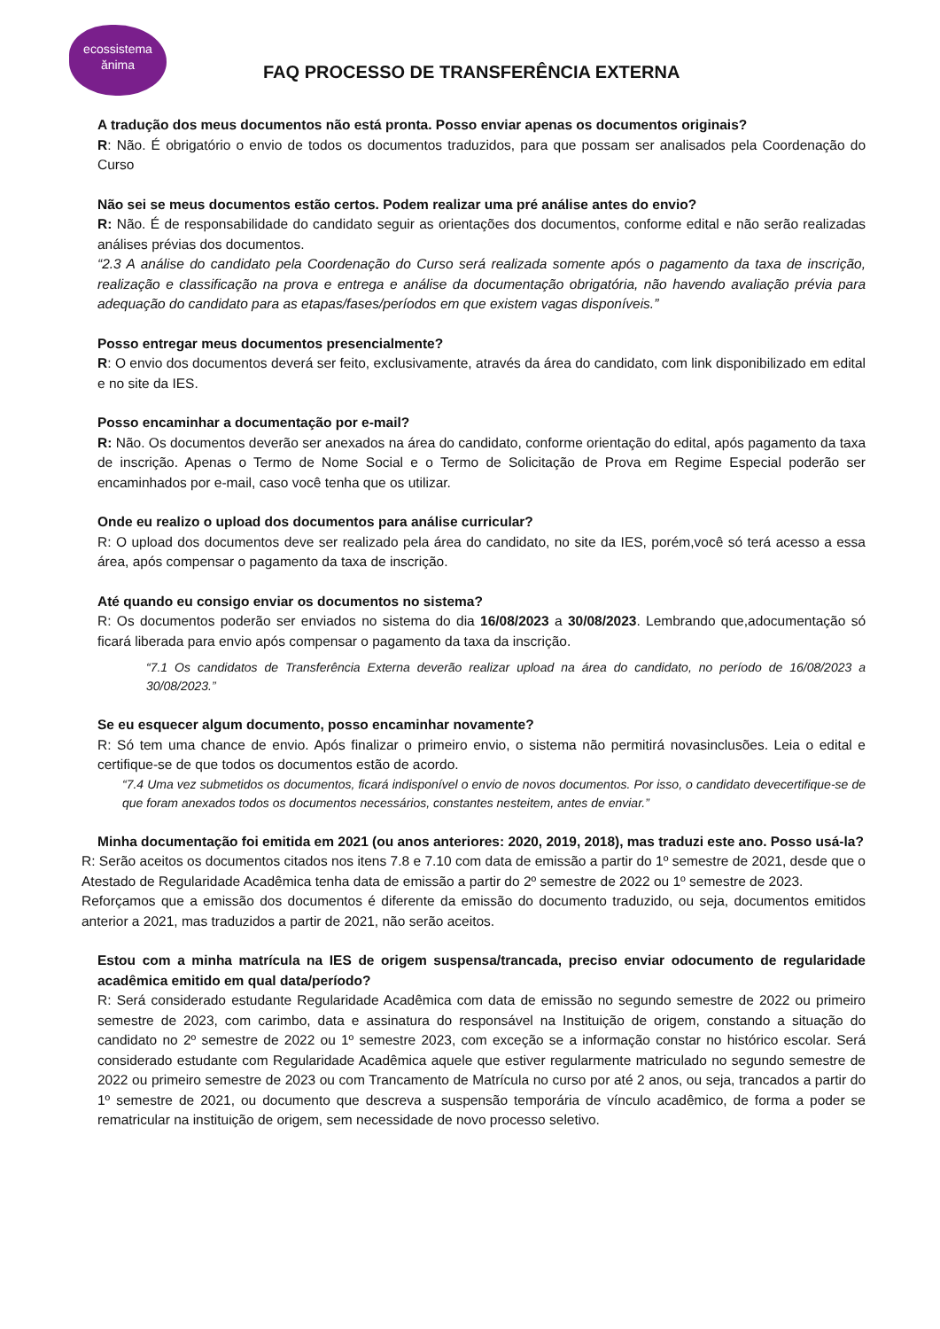ecossistema
ănima
FAQ PROCESSO DE TRANSFERÊNCIA EXTERNA
A tradução dos meus documentos não está pronta. Posso enviar apenas os documentos originais?
R: Não. É obrigatório o envio de todos os documentos traduzidos, para que possam ser analisados pela Coordenação do Curso
Não sei se meus documentos estão certos. Podem realizar uma pré análise antes do envio?
R: Não. É de responsabilidade do candidato seguir as orientações dos documentos, conforme edital e não serão realizadas análises prévias dos documentos.
“2.3 A análise do candidato pela Coordenação do Curso será realizada somente após o pagamento da taxa de inscrição, realização e classificação na prova e entrega e análise da documentação obrigatória, não havendo avaliação prévia para adequação do candidato para as etapas/fases/períodos em que existem vagas disponíveis.”
Posso entregar meus documentos presencialmente?
R: O envio dos documentos deverá ser feito, exclusivamente, através da área do candidato, com link disponibilizado em edital e no site da IES.
Posso encaminhar a documentação por e-mail?
R: Não. Os documentos deverão ser anexados na área do candidato, conforme orientação do edital, após pagamento da taxa de inscrição. Apenas o Termo de Nome Social e o Termo de Solicitação de Prova em Regime Especial poderão ser encaminhados por e-mail, caso você tenha que os utilizar.
Onde eu realizo o upload dos documentos para análise curricular?
R: O upload dos documentos deve ser realizado pela área do candidato, no site da IES, porém,você só terá acesso a essa área, após compensar o pagamento da taxa de inscrição.
Até quando eu consigo enviar os documentos no sistema?
R: Os documentos poderão ser enviados no sistema do dia 16/08/2023 a 30/08/2023. Lembrando que,adocumentação só ficará liberada para envio após compensar o pagamento da taxa da inscrição.
“7.1 Os candidatos de Transferência Externa deverão realizar upload na área do candidato, no período de 16/08/2023 a 30/08/2023.”
Se eu esquecer algum documento, posso encaminhar novamente?
R: Só tem uma chance de envio. Após finalizar o primeiro envio, o sistema não permitirá novasinclusões. Leia o edital e certifique-se de que todos os documentos estão de acordo.
“7.4 Uma vez submetidos os documentos, ficará indisponível o envio de novos documentos. Por isso, o candidato devecertifique-se de que foram anexados todos os documentos necessários, constantes nesteitem, antes de enviar.”
Minha documentação foi emitida em 2021 (ou anos anteriores: 2020, 2019, 2018), mas traduzi este ano. Posso usá-la?
R: Serão aceitos os documentos citados nos itens 7.8 e 7.10 com data de emissão a partir do 1º semestre de 2021, desde que o Atestado de Regularidade Acadêmica tenha data de emissão a partir do 2º semestre de 2022 ou 1º semestre de 2023.
Reforçamos que a emissão dos documentos é diferente da emissão do documento traduzido, ou seja, documentos emitidos anterior a 2021, mas traduzidos a partir de 2021, não serão aceitos.
Estou com a minha matrícula na IES de origem suspensa/trancada, preciso enviar odocumento de regularidade acadêmica emitido em qual data/período?
R: Será considerado estudante Regularidade Acadêmica com data de emissão no segundo semestre de 2022 ou primeiro semestre de 2023, com carimbo, data e assinatura do responsável na Instituição de origem, constando a situação do candidato no 2º semestre de 2022 ou 1º semestre 2023, com exceção se a informação constar no histórico escolar. Será considerado estudante com Regularidade Acadêmica aquele que estiver regularmente matriculado no segundo semestre de 2022 ou primeiro semestre de 2023 ou com Trancamento de Matrícula no curso por até 2 anos, ou seja, trancados a partir do 1º semestre de 2021, ou documento que descreva a suspensão temporária de vínculo acadêmico, de forma a poder se rematricular na instituição de origem, sem necessidade de novo processo seletivo.